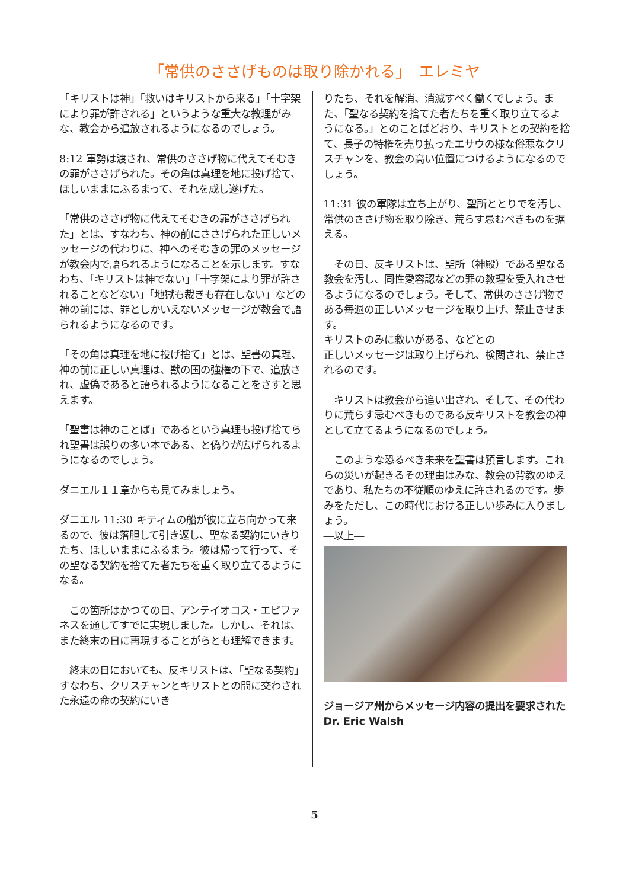「常供のささげものは取り除かれる」　エレミヤ
「キリストは神」「救いはキリストから来る」「十字架により罪が許される」というような重大な教理がみな、教会から追放されるようになるのでしょう。
8:12 軍勢は渡され、常供のささげ物に代えてそむきの罪がささげられた。その角は真理を地に投げ捨て、ほしいままにふるまって、それを成し遂げた。
「常供のささげ物に代えてそむきの罪がささげられた」とは、すなわち、神の前にささげられた正しいメッセージの代わりに、神へのそむきの罪のメッセージが教会内で語られるようになることを示します。すなわち、「キリストは神でない」「十字架により罪が許されることなどない」「地獄も裁きも存在しない」などの神の前には、罪としかいえないメッセージが教会で語られるようになるのです。
「その角は真理を地に投げ捨て」とは、聖書の真理、神の前に正しい真理は、獣の国の強権の下で、追放され、虚偽であると語られるようになることをさすと思えます。
「聖書は神のことば」であるという真理も投げ捨てられ聖書は誤りの多い本である、と偽りが広げられるようになるのでしょう。
ダニエル１１章からも見てみましょう。
ダニエル 11:30 キティムの船が彼に立ち向かって来るので、彼は落胆して引き返し、聖なる契約にいきりたち、ほしいままにふるまう。彼は帰って行って、その聖なる契約を捨てた者たちを重く取り立てるようになる。
　この箇所はかつての日、アンテイオコス・エピファネスを通してすでに実現しました。しかし、それは、また終末の日に再現することがらとも理解できます。
　終末の日においても、反キリストは、「聖なる契約」すなわち、クリスチャンとキリストとの間に交わされた永遠の命の契約にいき
りたち、それを解消、消滅すべく働くでしょう。また、「聖なる契約を捨てた者たちを重く取り立てるようになる。」とのことばどおり、キリストとの契約を捨て、長子の特権を売り払ったエサウの様な俗悪なクリスチャンを、教会の高い位置につけるようになるのでしょう。
11:31 彼の軍隊は立ち上がり、聖所ととりでを汚し、常供のささげ物を取り除き、荒らす忌むべきものを据える。
　その日、反キリストは、聖所（神殿）である聖なる教会を汚し、同性愛容認などの罪の教理を受入れさせるようになるのでしょう。そして、常供のささげ物である毎週の正しいメッセージを取り上げ、禁止させます。
キリストのみに救いがある、などとの
正しいメッセージは取り上げられ、検閲され、禁止されるのです。
　キリストは教会から追い出され、そして、その代わりに荒らす忌むべきものである反キリストを教会の神として立てるようになるのでしょう。
　このような恐るべき未来を聖書は預言します。これらの災いが起きるその理由はみな、教会の背教のゆえであり、私たちの不従順のゆえに許されるのです。歩みをただし、この時代における正しい歩みに入りましょう。
―以上―
ジョージア州からメッセージ内容の提出を要求されたDr. Eric Walsh
5